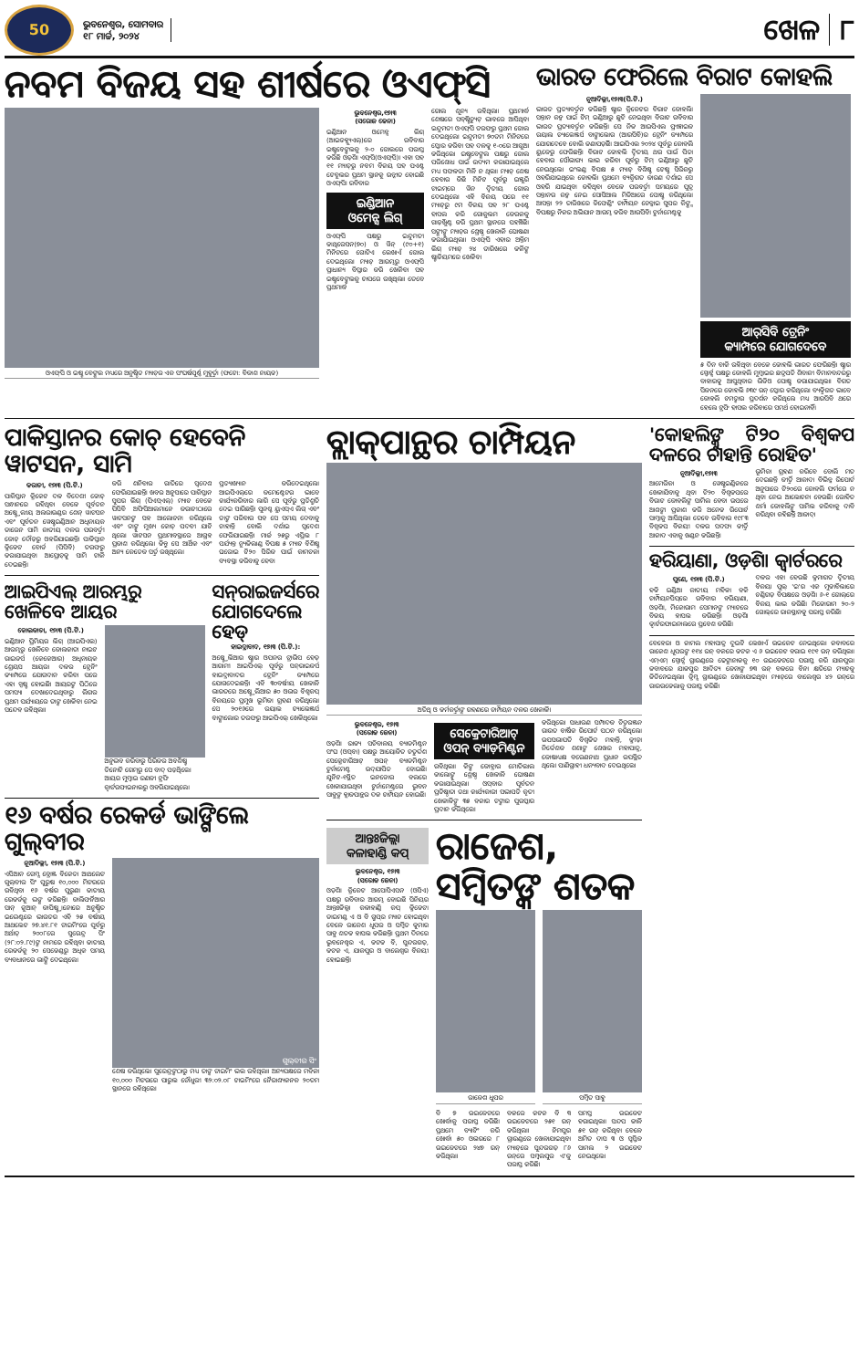50
ଭୁବନେଶ୍ୱର, ସୋମବାର
୧୮ ମାର୍ଚ୍ଚ, ୨୦୨୪
ଖେଳ ୮
ନବମ ବିଜୟ ସହ ଶୀର୍ଷରେ ଓଏଫ୍‌ସି
ଓଏଫ୍‌ସି ଓ ଇଷ୍ଟ ବେଙ୍ଗଲ ମଧ୍ୟରେ ଅନୁଷ୍ଠିତ ମ୍ୟାଚ୍‌ର ଏକ ସଂଘର୍ଷପୂର୍ଣ୍ଣ ମୁହୂର୍ତ୍ତ। (ଫଟୋ: ବିକାଶ ନାୟକ)
ଭୁବନେଶ୍ୱର,୧୭।୩
(ସରୋଜ ଜେନା)
ଇଣ୍ଡିଆନ ଓମେନ୍ସ ଲିଗ୍ (ଆଇଡବ୍ଲ୍ୟୁଏଲ୍)ରେ ରବିବାର ଇଷ୍ଟବେଙ୍ଗଲକୁ ୨-୦ ଗୋଲରେ ପରାସ୍ତ କରିଛି ଓଡ଼ିଶା ଏଫ୍‌ସି(ଓଏଫ୍‌ସି)। ଏହା ସହ ୧୧ ମ୍ୟାଚ୍‌ରୁ ନବମ ବିଜୟ ସହ ପଏଣ୍ଟ ଟେବୁଲର ପ୍ରଥମ ସ୍ଥାନକୁ ଉନ୍ନୀତ ହୋଇଛି ଓଏଫ୍‌ସି। ରବିବାର
ଇଣ୍ଡିଆନ
ଓମେନ୍ସ ଲିଗ୍
ଓଏଫ୍‌ସି ପକ୍ଷରୁ ଇନ୍ଦୁମତୀ କାଥିରେସନ(୭୦) ଓ ୱିନ୍ (୯୦+୧) ମିନିଟରେ ଗୋଟିଏ ଲେଖାଏଁ ଗୋଲ ଦେଇଥିଲେ। ମ୍ୟାଚ୍ ଆରମ୍ଭରୁ ଓଏଫ୍‌ସି ପ୍ରାଧାନ୍ୟ ବିସ୍ତାର କରି ଖେଳିବା ସହ ଇଷ୍ଟବେଙ୍ଗଲକୁ ଚାପରେ ରଖିଥିଲା। ତେବେ ପ୍ରଥମାର୍ଦ୍ଧ
ଗୋଲ ଶୂନ୍ୟ ରହିଥିଲା। ପ୍ରଥମାର୍ଦ୍ଧ ଶେଷରେ ସବ୍‌ଷ୍ଟିଚ୍ୟୁଟ୍ ଭାବରେ ଆସିଥିବା ଇନ୍ଦୁମତୀ ଓଏଫ୍‌ସି ତରଫରୁ ପ୍ରଥମ ଗୋଲ ଦେଇଥିଲେ। ଇନ୍ଦୁମତୀ ୭୦ତମ ମିନିଟରେ ସ୍କୋର କରିବା ସହ ଦଳକୁ ୧-୦ରେ ଆଗୁଆ କରିଥିଲେ। ଇଷ୍ଟବେଙ୍ଗଲ ପକ୍ଷରୁ ଗୋଲ ପରିଶୋଧ ପାଇଁ ଉଦ୍ୟମ କରାଯାଇଥିଲେ ମଧ୍ୟ ସଫଳତା ମିଳି ନ ଥିଲା। ମ୍ୟାଚ୍ ଶେଷ ହେବାର କିଛି ମିନିଟ ପୂର୍ବରୁ ଇଞ୍ଜୁରି ଟାଇମ୍‌ରେ ୱିନ ଦ୍ୱିତୀୟ ଗୋଲ ଦେଇଥିଲେ। ଏହି ବିଜୟ ପରେ ୧୧ ମ୍ୟାଚ୍‌ରୁ ୯ମ ବିଜୟ ସହ ୨୮ ପଏଣ୍ଟ ହାସଲ କରି ଗୋକୁଲମ କେରଳକୁ ଗାଡ଼ିଖୁଣ୍ଟ କରି ପ୍ରଥମ ସ୍ଥାନରେ ପହଞ୍ଚିଛି। ସଙ୍ଗୀଙ୍କୁ ମ୍ୟାଚ୍‌ର ଶ୍ରେଷ୍ଠ ଖେଳାଳି ଘୋଷଣା କରାଯାଇଥିଲା। ଓଏଫ୍‌ସି ଏହାର ଅନ୍ତିମ ଲିଗ୍ ମ୍ୟାଚ୍ ୨୪ ତାରିଖରେ କଳିଙ୍ଗ ଷ୍ଟାଡିୟମରେ ଖେଳିବ।
ଭାରତ ଫେରିଲେ ବିରାଟ କୋହଲି
ନୂଆଦିଲ୍ଲୀ,୧୭।୩(ପି.ଟି.)
ଭାରତ ପ୍ରତ୍ୟାବର୍ତ୍ତନ କରିଛନ୍ତି ଷ୍ଟାର କ୍ରିକେଟର ବିରାଟ କୋହଲି। ସନ୍ତାନ ଜନ୍ମ ପାଇଁ ଟିମ୍ ଇଣ୍ଡିଆରୁ ଛୁଟି ନେଇଥିବା ବିରାଟ ରବିବାର ଭାରତ ପ୍ରତ୍ୟାବର୍ତ୍ତନ କରିଛନ୍ତି। ସେ ନିଜ ଆଇପିଏଲ ଫ୍ରାଞ୍ଚାଇଜ ରୟାଲ ଚ୍ୟାଲେଞ୍ଜର୍ସ ବାଙ୍ଗାଲୋର (ଆରସିବି)ର ଟ୍ରେନିଂ କ୍ୟାମ୍ପରେ ଯୋଗଦେବେ ବୋଲି ଜଣାପଡ଼ିଛି। ଆଇପିଏଲ ୨୦୨୪ ପୂର୍ବରୁ କୋହଲି ୟୁକେରୁ ଫେରିଛନ୍ତି। ବିରାଟ କୋହଲି ଦ୍ୱିତୀୟ ଥର ପାଇଁ ପିତା ହେବାର ସୌଭାଗ୍ୟ ଲାଭ କରିବା ପୂର୍ବରୁ ଟିମ୍ ଇଣ୍ଡିଆରୁ ଛୁଟି ନେଇଥିଲେ। ଇଂଲଣ୍ଡ ବିପକ୍ଷ ୫ ମ୍ୟାଚ୍ ବିଶିଷ୍ଟ ଟେଷ୍ଟ ସିରିଜରୁ ଓହରିଯାଇଥିଲେ କୋହଲି। ପ୍ରଥମେ ବ୍ୟକ୍ତିଗତ କାରଣ ଦର୍ଶାଇ ସେ ଓହରି ଯାଇଥିବା କହିଥିବା ବେଳେ ପରବର୍ତ୍ତୀ ସମୟରେ ପୁତ୍ର ସନ୍ତାନର ଜନ୍ମ ନେଇ ସୋସିଆଲ ମିଡିଆରେ ପୋଷ୍ଟ କରିଥିଲେ। ଆସନ୍ତା ୨୨ ତାରିଖରେ ଡିଫେଣ୍ଡିଂ ଚାମ୍ପିୟନ ଚେନ୍ନାଇ ସୁପର କିଙ୍ଗ୍ସ ବିପକ୍ଷରୁ ନିଜର ଅଭିଯାନ ଆରମ୍ଭ କରିବ ଆରସିବି। ଟୁର୍ନାମେଣ୍ଟକୁ
ଆର୍‌ସିବି ଟ୍ରେନିଂ
କ୍ୟାମ୍ପରେ ଯୋଗଦେବେ
୫ ଦିନ ବାକି ରହିଥିବା ବେଳେ କୋହଲି ଭାରତ ଫେରିଛନ୍ତି। ଷ୍ଟାର ସ୍ପୋର୍ଟ୍ସ ପକ୍ଷରୁ କୋହଲି ମୁମ୍ବାଇର ଛତ୍ରପତି ଶିବାଜୀ ବିମାନବନ୍ଦରରୁ ବାହାରକୁ ଆସୁଥିବାର ଭିଡିଓ ପୋଷ୍ଟ କରାଯାଇଥିଲା। ବିଗତ ସିଜନରେ କୋହଲି ୬୩୯ ରନ୍ ସ୍କୋର କରିଥିଲେ। ବ୍ୟକ୍ତିଗତ ଭାବେ କୋହଲି ଚମତ୍କାର ପ୍ରଦର୍ଶନ କରିଥିଲେ ମଧ୍ୟ ଆରସିବି ଥରେ ହେଲେ ଟ୍ରଫି ହାସଲ କରିବାରେ ସମର୍ଥ ହୋଇନାହିଁ।
ପାକିସ୍ତାନର କୋଚ୍ ହେବେନି ୱାଟସନ, ସାମି
କରାଚୀ, ୧୭।୩ (ପି.ଟି.)
ପାକିସ୍ତାନ କ୍ରିକେଟ ଦଳ ବିଦେଶୀ କୋଚ୍ ସନ୍ଧାନରେ ରହିଥିବା ବେଳେ ପୂର୍ବତନ ଅଷ୍ଟ୍ରେଲୀୟ ଅଲରାଉଣ୍ଡର ଶେନ୍ ୱାଟସନ ଏବଂ ପୂର୍ବତନ ୱେଷ୍ଟଇଣ୍ଡିଆନ ଅଧିନାୟକ ଡାରେନ ସାମି ଜାତୀୟ ଦଳର ପରବର୍ତ୍ତୀ କୋଚ୍ ଦୌଡ଼ରୁ ଓହରିଯାଇଛନ୍ତି। ପାକିସ୍ତାନ କ୍ରିକେଟ ବୋର୍ଡ (ପିସିବି) ତରଫରୁ କରାଯାଇଥିବା ଆପ୍ରୋଚ୍‌କୁ ସାମି ଟାଳି ଦେଇଛନ୍ତି।
କରି ଶନିବାର ରାତିରେ ସ୍ୱଦେଶ ଫେରିଯାଇଛନ୍ତି। ଖବର ଅନୁସାରେ ପାକିସ୍ତାନ ସୁପର ଲିଗ୍ (ପିଏସ୍‌ଏଲ୍) ମ୍ୟାଚ ବେଳେ ପିସିବି ଅଫିସିଆଲମାନେ କରାଚୀଠାରେ ୱାଟସନଙ୍କ ସହ ଆଲୋଚନା କରିଥିଲେ ଏବଂ ତାଙ୍କୁ ମୁଖ୍ୟ କୋଚ୍ ପଦବୀ ଯାଚି ଥିଲେ। ୱାଟସନ ପ୍ରଥମାବସ୍ଥାରେ ଆଗ୍ରହ ପ୍ରକାଶ କରିଥିଲେ। କିନ୍ତୁ ସେ ଆର୍ଥିକ ଏବଂ ଅନ୍ୟ କେତେକ ସର୍ତ୍ତ ରଖିଥିଲେ।
ପ୍ରତ୍ୟାଖ୍ୟାନ କରିଦେଇଥିଲେ। ଆଇପିଏଲ୍‌ରେ କମେଣ୍ଟେଟର ଭାବେ କାର୍ଯ୍ୟକରିବାର ଲାଗି ସେ ପୂର୍ବରୁ ପ୍ରତିଶ୍ରୁତି ଦେଇ ସାରିଛନ୍ତି। ପୁନଶ୍ଚ ୟୁଏସ୍‌ଏ ଲିଗ୍ ଏବଂ ତାଙ୍କ ପରିବାର ସହ ସେ ସମୟ ଦେବାକୁ ଚାହାନ୍ତି ବୋଲି ଦର୍ଶାଇ ସ୍ୱଦେଶ ଫେରିଯାଇଛନ୍ତି। ମାର୍ଚ୍ଚ ୨୫ରୁ ଏପ୍ରିଲ ୮ ପର୍ଯ୍ୟନ୍ତ ନ୍ୟୁଜିଲାଣ୍ଡ ବିପକ୍ଷ ୫ ମ୍ୟାଚ ବିଶିଷ୍ଟ ଘରୋଇ ଟି୨୦ ସିରିଜ ପାଇଁ କାମଚଳା ବ୍ୟବସ୍ଥା କରିବାକୁ ହେବ।
ଆଇପିଏଲ୍ ଆରମ୍ଭରୁ ଖେଳିବେ ଆୟର
କୋଲକାତା, ୧୭।୩ (ପି.ଟି.)
ଇଣ୍ଡିଆନ ପ୍ରିମିୟର ଲିଗ୍ (ଆଇପିଏଲ) ଆରମ୍ଭରୁ ଖେଳିବେ କୋଲକାତା ନାଇଟ ରାଇଡର୍ସ (କେକେଆର) ଅଧିନାୟକ ଶ୍ରେୟସ ଆୟର। ଦଳର ଟ୍ରେନିଂ କ୍ୟାମ୍ପରେ ଯୋଗଦାନ କରିବା ପରେ ଏହା ସ୍ପଷ୍ଟ ହୋଇଛି। ଆୟରଙ୍କ ପିଠିରେ ସମସ୍ୟା ଦେଖାଦେଇଥିବାରୁ ଲିଗର ପ୍ରଥମ ପର୍ଯ୍ୟାୟରେ ତାଙ୍କ ଖେଳିବା ନେଇ ସନ୍ଦେହ ରହିଥିଲା।
ଅନୁଭବ କରିବାରୁ ସିରିଜର ଅବଶିଷ୍ଟ ତିନୋଟି ଗେମ୍‌ରୁ ସେ ବାଦ୍ ପଡ଼ିଥିଲେ। ଆୟର ମୁମ୍ବାଇ ରଣଜୀ ଟ୍ରଫି କ୍ୱାର୍ଟରଫାଇନାଲରୁ ଓହରିଯାଇଥିଲେ।
ସନ୍‌ରାଇଜର୍ସରେ ଯୋଗଦେଲେ ହେଡ୍
ହାଇଦ୍ରାବାଦ, ୧୭।୩ (ପି.ଟି.):
ଅଷ୍ଟ୍ରେଲିଆର ଷ୍ଟାର ଓପନର ଟ୍ରାଭିସ ହେଡ୍ ଆଗାମୀ ଆଇପିଏଲ୍ ପୂର୍ବରୁ ସନ୍‌ରାଇଜର୍ସ ହାଇଦ୍ରାବାଦର ଟ୍ରେନିଂ କ୍ୟାମ୍ପରେ ଯୋଗଦେଇଛନ୍ତି। ଏହି ୩୦ବର୍ଷୀୟ ଖେଳାଳି ଭାରତରେ ଅଷ୍ଟ୍ରେଲିଆର ୫୦ ଓଭର ବିଶ୍ୱକପ୍ ବିଜୟରେ ପ୍ରମୁଖ ଭୂମିକା ଗ୍ରହଣ କରିଥିଲେ। ସେ ୨୦୧୬ରେ ରୟାଲ ଚ୍ୟାଲେଞ୍ଜର୍ସ ବାଙ୍ଗାଲୋର ତରଫରୁ ଆଇପିଏଲ୍ ଖେଳିଥିଲେ।
୧୬ ବର୍ଷର ରେକର୍ଡ ଭାଙ୍ଗିଲେ ଗୁଲ୍‌ବୀର
ନୂଆଦିଲ୍ଲୀ, ୧୭।୩ (ପି.ଟି.)
ଏସିଆନ ଗେମ୍ସ ବ୍ରୋଞ୍ଜ ବିଜେତା ଆଥଲେଟ ଗୁଲ୍‌ବୀର ସିଂ ପୁରୁଷ ୧୦,୦୦୦ ମିଟରରେ ରହିଥିବା ୧୬ ବର୍ଷର ପୁରୁଣା ଜାତୀୟ ରେକର୍ଡକୁ ଭଙ୍ଗ କରିଛନ୍ତି। କାଲିଫର୍ନିଆର ସାନ୍ ଜୁଆନ୍ କାପିଷ୍ଟ୍ରାନୋରେ ଅନୁଷ୍ଠିତ ଇଭେଣ୍ଟରେ ଭାରତର ଏହି ୨୫ ବର୍ଷୀୟ ଆଥଲେଟ ୨୭.୪୧.୮୧ ଟାଇମିଂରେ ପୂର୍ବରୁ ଅର୍ଥାତ୍ ୨୦୦୮ରେ ସୁରେନ୍ଦ୍ର ସିଂ (୨୮:୦୨.୮୯)ଙ୍କ ନାମରେ ରହିଥିବା ଜାତୀୟ ରେକର୍ଡକୁ ୨୦ ସେକେଣ୍ଡରୁ ଅଧିକ ସମୟ ବ୍ୟବଧାନରେ ଭାଙ୍ଗି ଦେଇଥିଲେ।
ଗୁଲ୍‌ବୀର ସିଂ
ଶେଷ କରିଥିଲେ। ସୁରେନ୍ଦ୍ରଙ୍କଠାରୁ ମଧ୍ୟ ତାଙ୍କ ଟାଇମିଂ ଭଲ ରହିଥିଲା। ଅନ୍ୟପକ୍ଷରେ ମହିଳା ୧୦,୦୦୦ ମିଟରରେ ପାରୁଲ ଚୌଧୁରୀ ୩୨:୦୨.୦୮ ଟାଇମିଂରେ ନୈରାଶ୍ୟଜନକ ୨୦ତମ ସ୍ଥାନରେ ରହିଥିଲେ।
ବ୍ଲାକ୍‌ପାନ୍ଥର ଚାମ୍ପିୟନ
ଅତିଥି ଓ କର୍ମକର୍ତ୍ତାଙ୍କ ଗହଣରେ ଚାମ୍ପିୟନ ଦଳର ଖେଳାଳି।
ଭୁବନେଶ୍ୱର, ୧୭।୩
(ସରୋଜ ଜେନା)
ଓଡ଼ିଶା ରାଜ୍ୟ ସଚିବାଳୟ ବ୍ୟାଡମିଣ୍ଟନ ସଂଘ (ଓସ୍‌ବା) ପକ୍ଷରୁ ଆୟୋଜିତ ଚତୁର୍ଦ୍ଦଶ ସେକ୍ରେଟାରିଆଟ୍ ଓପନ୍ ବ୍ୟାଡମିଣ୍ଟନ ଟୁର୍ନାମେଣ୍ଟ ଉଦ୍‌ଯାପିତ ହୋଇଛି। ଯୁନିଟ-୧ସ୍ଥିତ ଇନଡୋର ହଲରେ ଖେଳାଯାଇଥିବା ଟୁର୍ନାମେଣ୍ଟରେ ଭୁବନ ସାହୁଙ୍କ ବ୍ଲାକପାନ୍ଥର ଦଳ ଚାମ୍ପିୟନ ହୋଇଛି।
ସେକ୍ରେଟାରିଆଟ୍
ଓପନ୍ ବ୍ୟାଡ଼ମିଣ୍ଟନ
ରହିଥିଲା। କିଙ୍ଗ କୋବ୍ରାର ମୋତିଲାଲ କାଲୋଙ୍କୁ ଶ୍ରେଷ୍ଠ ଖେଳାଳି ଘୋଷଣା କରାଯାଇଥିଲା। ଓସ୍‌ବାର ପୂର୍ବତନ ପ୍ରତିଷ୍ଠାତା ତଥା କାର୍ଯ୍ୟକାରୀ ସଭାପତି କୃତୀ ଖେଳାଳିଙ୍କୁ ୩୫ ହଜାର ଟଙ୍କାର ପୁରସ୍କାର ପ୍ରଦାନ କରିଥିଲେ।
କରିଥିଲେ। ସାଧାରଣ ସମ୍ପାଦକ ଚିତ୍ତରଞ୍ଜନ ରାଉତ ବାର୍ଷିକ ରିପୋର୍ଟ ପଠନ କରିଥିଲେ। ଉପସଭାପତି ବିଶ୍ୱଜିତ ମହାନ୍ତି, କ୍ରୀଡ଼ା ନିର୍ଦ୍ଦେଶକ ଶଶାଙ୍କ ଶେଖର ମହାପାତ୍ର, କୋଷାଧ୍ୟକ୍ଷ ବରେଣନାଥ ପ୍ରଧାନ ଉପସ୍ଥିତ ଥିଲେ। ପାଣିଗ୍ରାହୀ ଧନ୍ୟବାଦ ଦେଇଥିଲେ।
ଆନ୍ତଃଜିଲ୍ଲା
କଳାହାଣ୍ଡି କପ୍
ଭୁବନେଶ୍ୱର, ୧୭।୩
(ସରୋଜ ଜେନା)
ଓଡ଼ିଶା କ୍ରିକେଟ ଆସୋସିଏସନ (ଓସିଏ) ପକ୍ଷରୁ ରବିବାର ଆରମ୍ଭ ହୋଇଛି ସିନିୟର ଆନ୍ତଃଜିଲ୍ଲା କଳାହାଣ୍ଡି କପ୍ କ୍ରିକେଟ। ଡାଇମଣ୍ଡ ଏ ଓ ବି ଗ୍ରୁପ୍‌ର ମ୍ୟାଚ ହୋଇଥିବା ବେଳେ ରାଜେଶ ଧୂପର ଓ ସମ୍ବିତ କୁମାର ସାହୁ ଶତକ ହାସଲ କରିଛନ୍ତି। ପ୍ରଥମ ଦିନରେ ଭୁବନେଶ୍ୱର ଏ, କଟକ ବି, ସୁନ୍ଦରଗଡ଼, କଟକ ଏ, ଯାଜପୁର ଓ ବାଲେଶ୍ୱର ବିଜୟୀ ହୋଇଛନ୍ତି।
ରାଜେଶ, ସମ୍ବିତଙ୍କ ଶତକ
ରାଜେଶ ଧୂପର ସମ୍ବିତ ସାହୁ
ବି ୭ ଉଇକେଟରେ ଖୋର୍ଦ୍ଧାକୁ ପରାସ୍ତ କରିଛି। ପ୍ରଥମେ ବ୍ୟାଟିଂ କରି ଖୋର୍ଦ୍ଧା ୫୦ ଓଭରରେ ୮ ଉଇକେଟରେ ୨୪୭ ରନ୍ କରିଥିଲା।
ବଳରେ କଟକ ବି ୩ ଉଇକେଟରେ ୨୫୧ ରନ୍ କରିଥିଲା। ନିମପୁର ଗ୍ରାଉଣ୍ଡରେ ଖେଳାଯାଇଥିବା ମ୍ୟାଚ୍‌ରେ ସୁନ୍ଦରଗଡ଼ ୮୬ ରନ୍‌ରେ ସମ୍ବଲପୁର ଏ'କୁ ପରାସ୍ତ କରିଛି।
ସମସ୍ତ ଉଇକେଟ ହରାଇଥିଲା। ସନ୍ଦପ ଜାଳି ୫୧ ରନ୍ କରିଥିବା ବେଳେ ଅମିତ ଦାସ ୩ ଓ ସ୍ୱସ୍ତିକ ସାମଲ ୨ ଉଇକେଟ ନେଇଥିଲେ।
'କୋହଲିଙ୍କୁ ଟି୨୦ ବିଶ୍ୱକପ ଦଳରେ ଚାହାନ୍ତି ରୋହିତ'
ନୂଆଦିଲ୍ଲୀ,୧୭।୩
ଆମେରିକା ଓ ୱେଷ୍ଟଇଣ୍ଡିଜରେ ଖେଳାଯିବାକୁ ଥିବା ଟି୨୦ ବିଶ୍ୱକପରେ ବିରାଟ କୋହଲିଙ୍କ ସାମିଲ ହେବା ଉପରେ ଆଶଙ୍କା ପ୍ରକାଶ କରି ଅନେକ ରିପୋର୍ଟ ସାମ୍ନାକୁ ଆସିଥିଲା। ତେବେ ରବିବାର ୧୯୮୩ ବିଶ୍ୱକପ ବିଜୟୀ ଦଳର ସଦସ୍ୟ କୀର୍ତ୍ତି ଆଜାଦ ଏହାକୁ ଖଣ୍ଡନ କରିଛନ୍ତି।
ଭୂମିକା ଗ୍ରହଣ କରିବେ ବୋଲି ମତ ଦେଇଛନ୍ତି କୀର୍ତ୍ତି ଆଜାଦ। ବିଭିନ୍ନ ରିପୋର୍ଟ ଅନୁସାରେ ଟି୨୦ରେ କୋହଲି ଫର୍ମରେ ନ ଥିବା ନେଇ ଆଲୋଚନା ହେଉଛି। ରୋହିତ ଶର୍ମା କୋହଲିଙ୍କୁ ସାମିଲ କରିବାକୁ ଦାବି କରିଥିବା କହିଛନ୍ତି ଆଜାଦ୍।
ହରିୟାଣା, ଓଡ଼ିଶା କ୍ୱାର୍ଟରରେ
ପୁଣେ, ୧୭।୩ (ପି.ଟି.)
ହକି ଇଣ୍ଡିଆ ଜାତୀୟ ମହିଳା ହକି ଚାମ୍ପିୟନସିପ୍‌ରେ ରବିବାର ହରିୟାଣା, ଓଡ଼ିଶା, ମିଜୋରାମ ସେମାନଙ୍କ ମ୍ୟାଚରେ ବିଜୟ ହାସଲ କରିଛନ୍ତି। ଓଡ଼ିଶା କ୍ୱାର୍ଟରଫାଇନାଲରେ ପ୍ରବେଶ କରିଛି।
ଦଳର ଏହା ହେଉଛି କ୍ରମାଗତ ଦ୍ୱିତୀୟ ବିଜୟ। ପୁଲ୍ 'ଇ'ର ଏକ ମୁକାବିଲାରେ ଚଣ୍ଡିଗଡ଼ ବିପକ୍ଷରେ ଓଡ଼ିଶା ୬-୧ ଗୋଲ୍‌ରେ ବିଜୟ ଲାଭ କରିଛି। ମିଜୋରାମ ୨୦-୨ ଗୋଲ୍‌ରେ ରାଜସ୍ଥାନକୁ ପରାସ୍ତ କରିଛି।
ବେହେରା ଓ ଜାମଲ ମହାପାତ୍ର ଦୁଇଟି ଲେଖାଏଁ ଉଇକେଟ ନେଇଥିଲେ। ଜବାବରେ ରାଜେଶ ଧୂପରଙ୍କ ୧୧୪ ରନ୍ ବଳରେ କଟକ ଏ ୬ ଉଇକେଟ ହରାଇ ୧୯୧ ରନ୍ କରିଥିଲା। ଏମ୍‌ଏମ୍ ସ୍ପୋର୍ଟ୍ସ ଗ୍ରାଉଣ୍ଡରେ ଢେଙ୍କାନାଳକୁ ୧୦ ଉଇକେଟରେ ପରାସ୍ତ କରି ଯାଜପୁର। ଜବାବରେ ଯାଜପୁର ଆଦିତ୍ୟ ଜେନାଙ୍କ ୭୩ ରନ୍ ବଳରେ ବିନା କ୍ଷତିରେ ମ୍ୟାଚକୁ ଜିତିନେଇଥିଲା। ଡ୍ରିମ୍ସ ଗ୍ରାଉଣ୍ଡରେ ଖେଳାଯାଇଥିବା ମ୍ୟାଚ୍‌ରେ ବାଲେଶ୍ୱର ୪୨ ରନ୍‌ରେ ରାଉରକେଲାକୁ ପରାସ୍ତ କରିଛି।